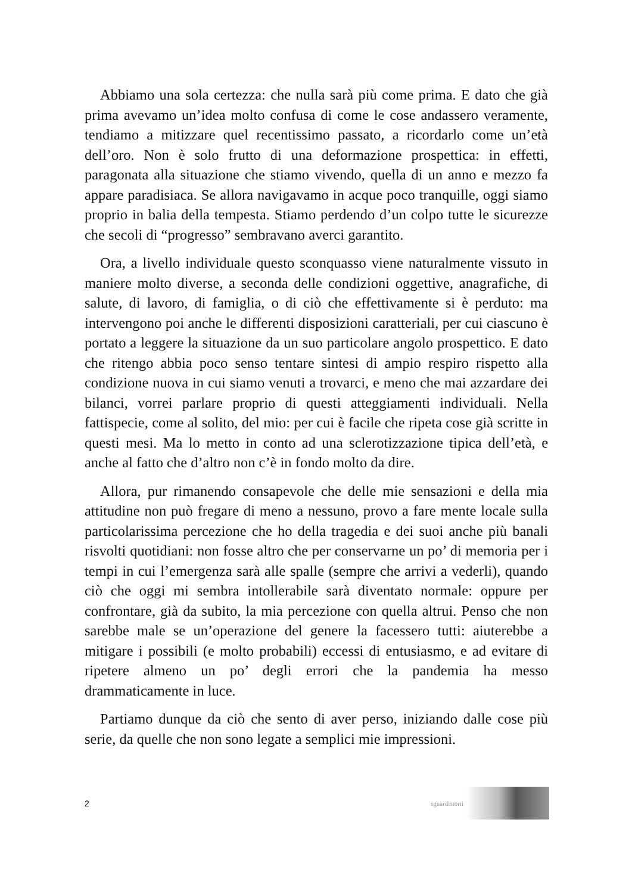Abbiamo una sola certezza: che nulla sarà più come prima. E dato che già prima avevamo un’idea molto confusa di come le cose andassero veramente, tendiamo a mitizzare quel recentissimo passato, a ricordarlo come un’età dell’oro. Non è solo frutto di una deformazione prospettica: in effetti, paragonata alla situazione che stiamo vivendo, quella di un anno e mezzo fa appare paradisiaca. Se allora navigavamo in acque poco tranquille, oggi siamo proprio in balia della tempesta. Stiamo perdendo d’un colpo tutte le sicurezze che secoli di “progresso” sembravano averci garantito.
Ora, a livello individuale questo sconquasso viene naturalmente vissuto in maniere molto diverse, a seconda delle condizioni oggettive, anagrafiche, di salute, di lavoro, di famiglia, o di ciò che effettivamente si è perduto: ma intervengono poi anche le differenti disposizioni caratteriali, per cui ciascuno è portato a leggere la situazione da un suo particolare angolo prospettico. E dato che ritengo abbia poco senso tentare sintesi di ampio respiro rispetto alla condizione nuova in cui siamo venuti a trovarci, e meno che mai azzardare dei bilanci, vorrei parlare proprio di questi atteggiamenti individuali. Nella fattispecie, come al solito, del mio: per cui è facile che ripeta cose già scritte in questi mesi. Ma lo metto in conto ad una sclerotizzazione tipica dell’età, e anche al fatto che d’altro non c’è in fondo molto da dire.
Allora, pur rimanendo consapevole che delle mie sensazioni e della mia attitudine non può fregare di meno a nessuno, provo a fare mente locale sulla particolarissima percezione che ho della tragedia e dei suoi anche più banali risvolti quotidiani: non fosse altro che per conservarne un po’ di memoria per i tempi in cui l’emergenza sarà alle spalle (sempre che arrivi a vederli), quando ciò che oggi mi sembra intollerabile sarà diventato normale: oppure per confrontare, già da subito, la mia percezione con quella altrui. Penso che non sarebbe male se un’operazione del genere la facessero tutti: aiuterebbe a mitigare i possibili (e molto probabili) eccessi di entusiasmo, e ad evitare di ripetere almeno un po’ degli errori che la pandemia ha messo drammaticamente in luce.
Partiamo dunque da ciò che sento di aver perso, iniziando dalle cose più serie, da quelle che non sono legate a semplici mie impressioni.
2 sguardistorti